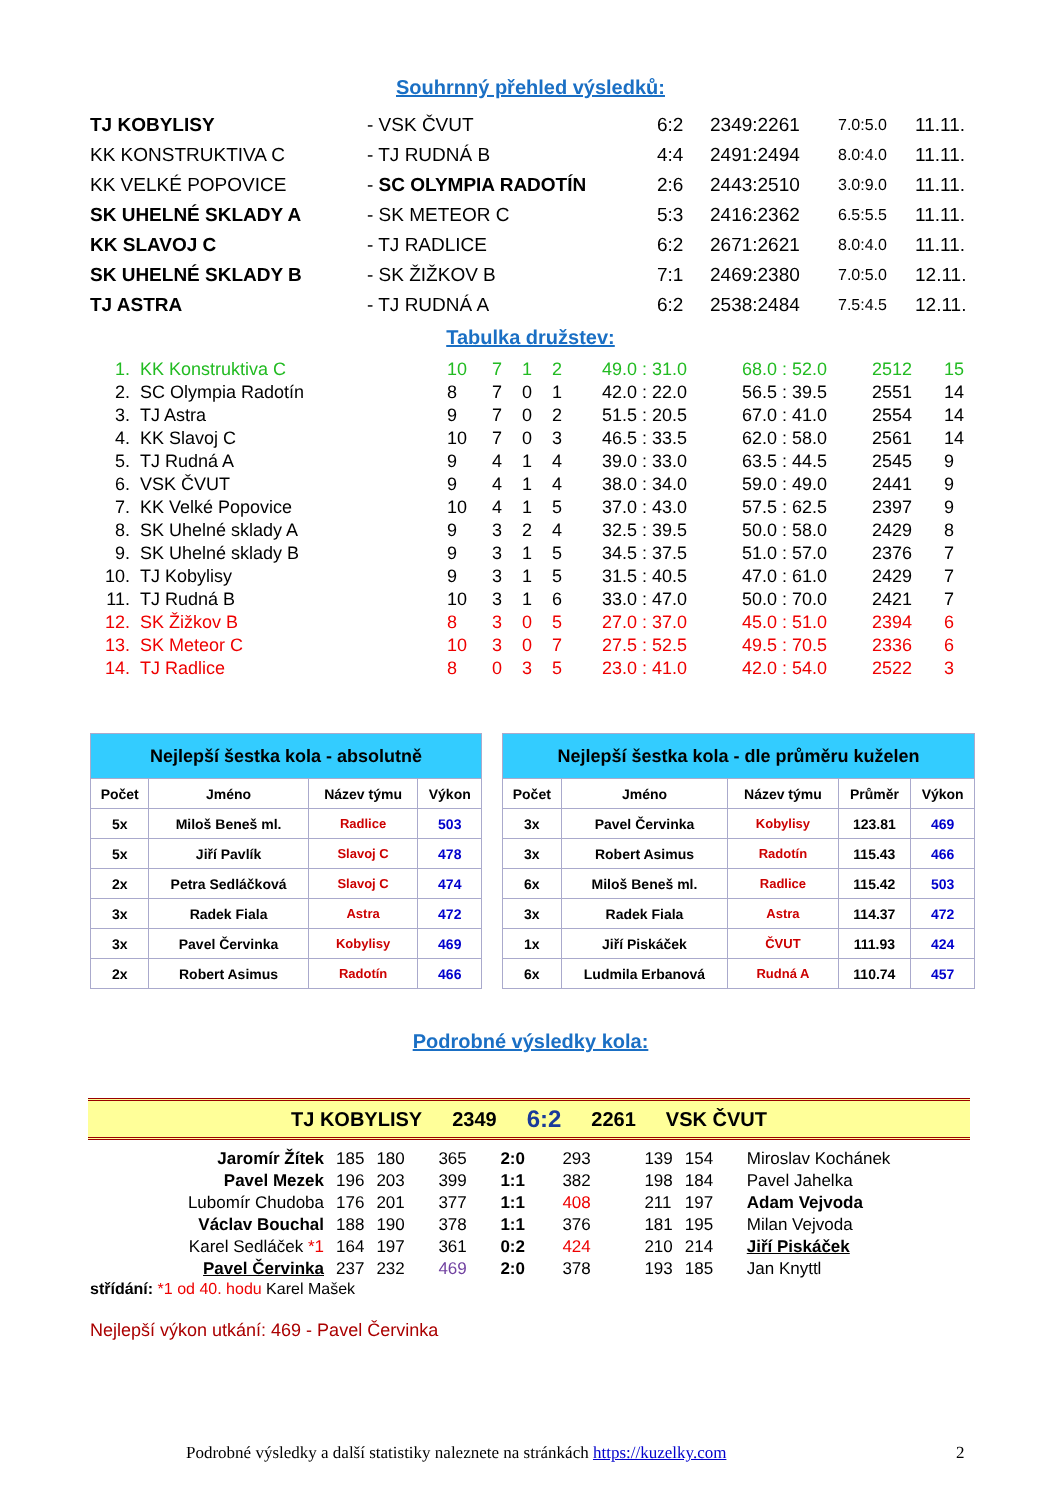Souhrnný přehled výsledků:
| TJ KOBYLISY | - VSK ČVUT | 6:2 | 2349:2261 | 7.0:5.0 | 11.11. |
| KK KONSTRUKTIVA C | - TJ RUDNÁ B | 4:4 | 2491:2494 | 8.0:4.0 | 11.11. |
| KK VELKÉ POPOVICE | - SC OLYMPIA RADOTÍN | 2:6 | 2443:2510 | 3.0:9.0 | 11.11. |
| SK UHELNÉ SKLADY A | - SK METEOR C | 5:3 | 2416:2362 | 6.5:5.5 | 11.11. |
| KK SLAVOJ C | - TJ RADLICE | 6:2 | 2671:2621 | 8.0:4.0 | 11.11. |
| SK UHELNÉ SKLADY B | - SK ŽIŽKOV B | 7:1 | 2469:2380 | 7.0:5.0 | 12.11. |
| TJ ASTRA | - TJ RUDNÁ A | 6:2 | 2538:2484 | 7.5:4.5 | 12.11. |
Tabulka družstev:
| 1. | KK Konstruktiva C | 10 | 7 | 1 | 2 | 49.0 : 31.0 | 68.0 : 52.0 | 2512 | 15 |
| 2. | SC Olympia Radotín | 8 | 7 | 0 | 1 | 42.0 : 22.0 | 56.5 : 39.5 | 2551 | 14 |
| 3. | TJ Astra | 9 | 7 | 0 | 2 | 51.5 : 20.5 | 67.0 : 41.0 | 2554 | 14 |
| 4. | KK Slavoj C | 10 | 7 | 0 | 3 | 46.5 : 33.5 | 62.0 : 58.0 | 2561 | 14 |
| 5. | TJ Rudná A | 9 | 4 | 1 | 4 | 39.0 : 33.0 | 63.5 : 44.5 | 2545 | 9 |
| 6. | VSK ČVUT | 9 | 4 | 1 | 4 | 38.0 : 34.0 | 59.0 : 49.0 | 2441 | 9 |
| 7. | KK Velké Popovice | 10 | 4 | 1 | 5 | 37.0 : 43.0 | 57.5 : 62.5 | 2397 | 9 |
| 8. | SK Uhelné sklady A | 9 | 3 | 2 | 4 | 32.5 : 39.5 | 50.0 : 58.0 | 2429 | 8 |
| 9. | SK Uhelné sklady B | 9 | 3 | 1 | 5 | 34.5 : 37.5 | 51.0 : 57.0 | 2376 | 7 |
| 10. | TJ Kobylisy | 9 | 3 | 1 | 5 | 31.5 : 40.5 | 47.0 : 61.0 | 2429 | 7 |
| 11. | TJ Rudná B | 10 | 3 | 1 | 6 | 33.0 : 47.0 | 50.0 : 70.0 | 2421 | 7 |
| 12. | SK Žižkov B | 8 | 3 | 0 | 5 | 27.0 : 37.0 | 45.0 : 51.0 | 2394 | 6 |
| 13. | SK Meteor C | 10 | 3 | 0 | 7 | 27.5 : 52.5 | 49.5 : 70.5 | 2336 | 6 |
| 14. | TJ Radlice | 8 | 0 | 3 | 5 | 23.0 : 41.0 | 42.0 : 54.0 | 2522 | 3 |
| Nejlepší šestka kola - absolutně | | | |
| --- | --- | --- | --- |
| Počet | Jméno | Název týmu | Výkon |
| 5x | Miloš Beneš ml. | Radlice | 503 |
| 5x | Jiří Pavlík | Slavoj C | 478 |
| 2x | Petra Sedláčková | Slavoj C | 474 |
| 3x | Radek Fiala | Astra | 472 |
| 3x | Pavel Červinka | Kobylisy | 469 |
| 2x | Robert Asimus | Radotín | 466 |
| Nejlepší šestka kola - dle průměru kuželen | | | | |
| --- | --- | --- | --- | --- |
| Počet | Jméno | Název týmu | Průměr | Výkon |
| 3x | Pavel Červinka | Kobylisy | 123.81 | 469 |
| 3x | Robert Asimus | Radotín | 115.43 | 466 |
| 6x | Miloš Beneš ml. | Radlice | 115.42 | 503 |
| 3x | Radek Fiala | Astra | 114.37 | 472 |
| 1x | Jiří Piskáček | ČVUT | 111.93 | 424 |
| 6x | Ludmila Erbanová | Rudná A | 110.74 | 457 |
Podrobné výsledky kola:
TJ KOBYLISY 2349 6:2 2261 VSK ČVUT
| Jaromír Žítek | 185 | 180 | 365 | 2:0 | 293 | 139 | 154 | Miroslav Kochánek |
| Pavel Mezek | 196 | 203 | 399 | 1:1 | 382 | 198 | 184 | Pavel Jahelka |
| Lubomír Chudoba | 176 | 201 | 377 | 1:1 | 408 | 211 | 197 | Adam Vejvoda |
| Václav Bouchal | 188 | 190 | 378 | 1:1 | 376 | 181 | 195 | Milan Vejvoda |
| Karel Sedláček *1 | 164 | 197 | 361 | 0:2 | 424 | 210 | 214 | Jiří Piskáček |
| Pavel Červinka | 237 | 232 | 469 | 2:0 | 378 | 193 | 185 | Jan Knyttl |
střídání: *1 od 40. hodu Karel Mašek
Nejlepší výkon utkání: 469 - Pavel Červinka
Podrobné výsledky a další statistiky naleznete na stránkách https://kuzelky.com 2